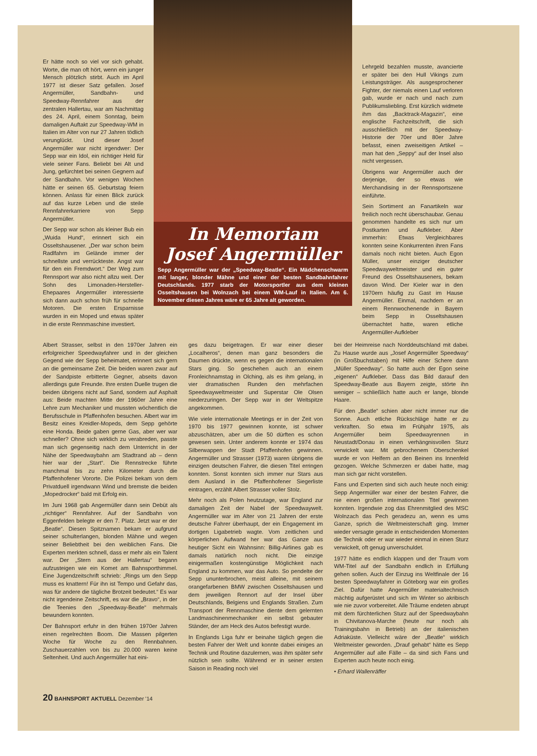Er hätte noch so viel vor sich gehabt. Worte, die man oft hört, wenn ein junger Mensch plötzlich stirbt. Auch im April 1977 ist dieser Satz gefallen. Josef Angermüller, Sandbahn- und Speedway-Rennfahrer aus der zentralen Hallertau, war am Nachmittag des 24. April, einem Sonntag, beim damaligen Auftakt zur Speedway-WM in Italien im Alter von nur 27 Jahren tödlich verunglückt. Und dieser Josef Angermüller war nicht irgendwer: Der Sepp war ein Idol, ein richtiger Held für viele seiner Fans. Beliebt bei Alt und Jung, gefürchtet bei seinen Gegnern auf der Sandbahn. Vor wenigen Wochen hätte er seinen 65. Geburtstag feiern können. Anlass für einen Blick zurück auf das kurze Leben und die steile Rennfahrerkarriere von Sepp Angermüller.
Der Sepp war schon als kleiner Bub ein „Wuida Hund“, erinnert sich ein Osseltshausener. „Der war schon beim Radlfahrn im Gelände immer der schnellste und verrückteste. Angst war für den ein Fremdwort.“ Der Weg zum Rennsport war also nicht allzu weit. Der Sohn des Limonaden-Hersteller-Ehepaares Angermüller interessierte sich dann auch schon früh für schnelle Motoren. Die ersten Ersparnisse wurden in ein Moped und etwas später in die erste Rennmaschine investiert.
In Memoriam
Josef Angermüller
Sepp Angermüller war der „Speedway-Beatle“. Ein Mädchenschwarm mit langer, blonder Mähne und einer der besten Sandbahnfahrer Deutschlands. 1977 starb der Motorsportler aus dem kleinen Osseltshausen bei Wolnzach bei einem WM-Lauf in Italien. Am 6. November diesen Jahres wäre er 65 Jahre alt geworden.
Lehrgeld bezahlen musste, avancierte er später bei den Hull Vikings zum Leistungsträger. Als ausgesprochener Fighter, der niemals einen Lauf verloren gab, wurde er nach und nach zum Publikumsliebling. Erst kürzlich widmete ihm das „Backtrack-Magazin“, eine englische Fachzeitschrift, die sich ausschließlich mit der Speedway-Historie der 70er und 80er Jahre befasst, einen zweiseitigen Artikel – man hat den „Seppy“ auf der Insel also nicht vergessen.
Übrigens war Angermüller auch der derjenige, der so etwas wie Merchandising in der Rennsportszene einführte.
Sein Sortiment an Fanartikeln war freilich noch recht überschaubar. Genau genommen handelte es sich nur um Postkarten und Aufkleber. Aber immerhin: Etwas Vergleichbares konnten seine Konkurrenten ihren Fans damals noch nicht bieten. Auch Egon Müller, unser einziger deutscher Speedwayweltmeister und ein guter Freund des Osseltshauseners, bekam davon Wind. Der Kieler war in den 1970ern häufig zu Gast im Hause Angermüller. Einmal, nachdem er an einem Rennwochenende in Bayern beim Sepp in Osseltshausen übernachtet hatte, waren etliche Angermüller-Aufkleber
Albert Strasser, selbst in den 1970er Jahren ein erfolgreicher Speedwayfahrer und in der gleichen Gegend wie der Sepp beheimatet, erinnert sich gern an die gemeinsame Zeit. Die beiden waren zwar auf der Sandpiste erbitterte Gegner, abseits davon allerdings gute Freunde. Ihre ersten Duelle trugen die beiden übrigens nicht auf Sand, sondern auf Asphalt aus: Beide machten Mitte der 1960er Jahre eine Lehre zum Mechaniker und mussten wöchentlich die Berufsschule in Pfaffenhofen besuchen. Albert war im Besitz eines Kreidler-Mopeds, dem Sepp gehörte eine Honda. Beide gaben gerne Gas, aber wer war schneller? Ohne sich wirklich zu verabreden, passte man sich gegenseitig nach dem Unterricht in der Nähe der Speedwaybahn am Stadtrand ab – denn hier war der „Start“. Die Rennstrecke führte manchmal bis zu zehn Kilometer durch die Pfaffenhofener Vororte. Die Polizei bekam von dem Privatduell irgendwann Wind und bremste die beiden „Mopedrocker“ bald mit Erfolg ein.
Im Juni 1968 gab Angermüller dann sein Debüt als „richtiger“ Rennfahrer. Auf der Sandbahn von Eggenfelden belegte er den 7. Platz. Jetzt war er der „Beatle“. Diesen Spitznamen bekam er aufgrund seiner schulterlangen, blonden Mähne und wegen seiner Beliebtheit bei den weiblichen Fans. Die Experten merkten schnell, dass er mehr als ein Talent war. Der „Stern aus der Hallertau“ begann aufzusteigen wie ein Komet am Bahnsporthimmel. Eine Jugendzeitschrift schrieb: „Rings um den Sepp muss es knattern! Für ihn ist Tempo und Gefahr das, was für andere die tägliche Brotzeit bedeutet.“ Es war nicht irgendeine Zeitschrift, es war die „Bravo“, in der die Teenies den „Speedway-Beatle“ mehrmals bewundern konnten.
Der Bahnsport erfuhr in den frühen 1970er Jahren einen regelrechten Boom. Die Massen pilgerten Woche für Woche zu den Rennbahnen. Zuschauerzahlen von bis zu 20.000 waren keine Seltenheit. Und auch Angermüller hat eini-
ges dazu beigetragen. Er war einer dieser „Localheros“, denen man ganz besonders die Daumen drückte, wenn es gegen die internationalen Stars ging. So geschehen auch an einem Fronleichnamstag in Olching, als es ihm gelang, in vier dramatischen Runden den mehrfachen Speedwayweltmeister und Superstar Ole Olsen niederzuringen. Der Sepp war in der Weltspitze angekommen.
Wie viele internationale Meetings er in der Zeit von 1970 bis 1977 gewinnen konnte, ist schwer abzuschätzen, aber um die 50 dürften es schon gewesen sein. Unter anderem konnte er 1974 das Silberwappen der Stadt Pfaffenhofen gewinnen. Angermüller und Strasser (1973) waren übrigens die einzigen deutschen Fahrer, die diesen Titel erringen konnten. Sonst konnten sich immer nur Stars aus dem Ausland in die Pfaffenhofener Siegerliste eintragen, erzählt Albert Strasser voller Stolz.
Mehr noch als Polen heutzutage, war England zur damaligen Zeit der Nabel der Speedwaywelt. Angermüller war im Alter von 21 Jahren der erste deutsche Fahrer überhaupt, der ein Engagement im dortigen Ligabetrieb wagte. Vom zeitlichen und körperlichen Aufwand her war das Ganze aus heutiger Sicht ein Wahnsinn: Billig-Airlines gab es damals natürlich noch nicht. Die einzige einigermaßen kostengünstige Möglichkeit nach England zu kommen, war das Auto. So pendelte der Sepp ununterbrochen, meist alleine, mit seinem orangefarbenen BMW zwischen Osseltshausen und dem jeweiligen Rennort auf der Insel über Deutschlands, Belgiens und Englands Straßen. Zum Transport der Rennmaschine diente dem gelernten Landmaschinenmechaniker ein selbst gebauter Ständer, der am Heck des Autos befestigt wurde.
In Englands Liga fuhr er beinahe täglich gegen die besten Fahrer der Welt und konnte dabei einiges an Technik und Routine dazulernen, was ihm später sehr nützlich sein sollte. Während er in seiner ersten Saison in Reading noch viel
bei der Heimreise nach Norddeutschland mit dabei. Zu Hause wurde aus „Josef Angermüller Speedway“ (in Großbuchstaben) mit Hilfe einer Schere dann „Müller Speedway“. So hatte auch der Egon seine „eigenen“ Aufkleber. Dass das Bild darauf den Speedway-Beatle aus Bayern zeigte, störte ihn weniger – schließlich hatte auch er lange, blonde Haare.
Für den „Beatle“ schien aber nicht immer nur die Sonne. Auch etliche Rückschläge hatte er zu verkraften. So etwa im Frühjahr 1975, als Angermüller beim Speedwayrennen in Neustadt/Donau in einen verhängnisvollen Sturz verwickelt war. Mit gebrochenem Oberschenkel wurde er von Helfern an den Beinen ins Innenfeld gezogen. Welche Schmerzen er dabei hatte, mag man sich gar nicht vorstellen.
Fans und Experten sind sich auch heute noch einig: Sepp Angermüller war einer der besten Fahrer, die nie einen großen internationalen Titel gewinnen konnten. Irgendwie zog das Ehrenmitglied des MSC Wolnzach das Pech geradezu an, wenn es ums Ganze, sprich die Weltmeisterschaft ging. Immer wieder versagte gerade in entscheidenden Momenten die Technik oder er war wieder einmal in einen Sturz verwickelt, oft genug unverschuldet.
1977 hätte es endlich klappen und der Traum vom WM-Titel auf der Sandbahn endlich in Erfüllung gehen sollen. Auch der Einzug ins Weltfinale der 16 besten Speedwayfahrer in Göteborg war ein großes Ziel. Dafür hatte Angermüller materialtechnisch mächtig aufgerüstet und sich im Winter so akribisch wie nie zuvor vorbereitet. Alle Träume endeten abrupt mit dem fürchterlichen Sturz auf der Speedwaybahn in Chivitanova-Marche (heute nur noch als Trainingsbahn in Betrieb) an der italienischen Adriaküste. Vielleicht wäre der „Beatle“ wirklich Weltmeister geworden. „Drauf gehabt“ hätte es Sepp Angermüller auf alle Fälle – da sind sich Fans und Experten auch heute noch einig.
• Erhard Wallenräffer
20 BAHNSPORT AKTUELL Dezember '14